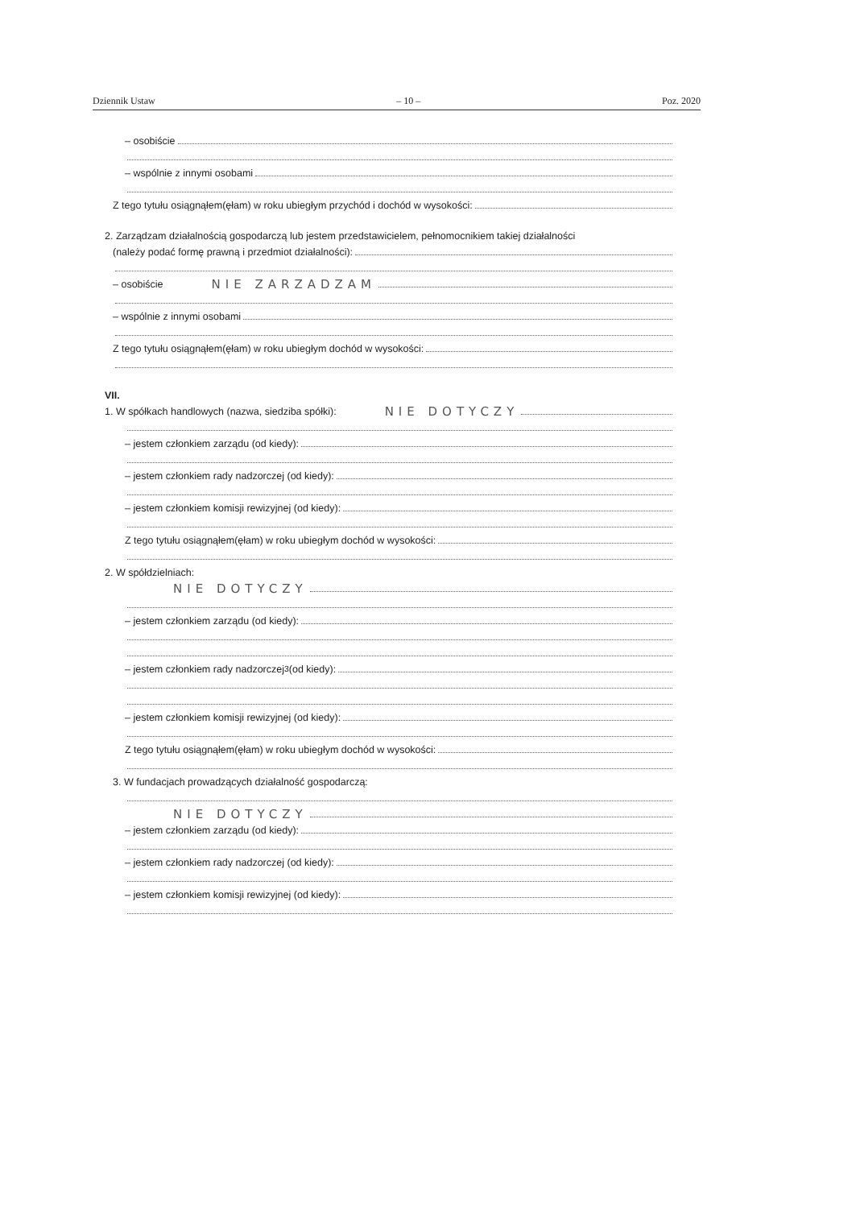Dziennik Ustaw – 10 – Poz. 2020
– osobiście
– wspólnie z innymi osobami
Z tego tytułu osiągnąłem(ęłam) w roku ubiegłym przychód i dochód w wysokości:
2. Zarządzam działalnością gospodarczą lub jestem przedstawicielem, pełnomocnikiem takiej działalności
(należy podać formę prawną i przedmiot działalności):
– osobiście NIE ZARZADZAM
– wspólnie z innymi osobami
Z tego tytułu osiągnąłem(ęłam) w roku ubiegłym dochód w wysokości:
VII.
1. W spółkach handlowych (nazwa, siedziba spółki): NIE DOTYCZY
– jestem członkiem zarządu (od kiedy):
– jestem członkiem rady nadzorczej (od kiedy):
– jestem członkiem komisji rewizyjnej (od kiedy):
Z tego tytułu osiągnąłem(ęłam) w roku ubiegłym dochód w wysokości:
2. W spółdzielniach:
NIE DOTYCZY
– jestem członkiem zarządu (od kiedy):
– jestem członkiem rady nadzorczej<sup>3</sup> (od kiedy):
– jestem członkiem komisji rewizyjnej (od kiedy):
Z tego tytułu osiągnąłem(ęłam) w roku ubiegłym dochód w wysokości:
3. W fundacjach prowadzących działalność gospodarczą:
NIE DOTYCZY
– jestem członkiem zarządu (od kiedy):
– jestem członkiem rady nadzorczej (od kiedy):
– jestem członkiem komisji rewizyjnej (od kiedy):